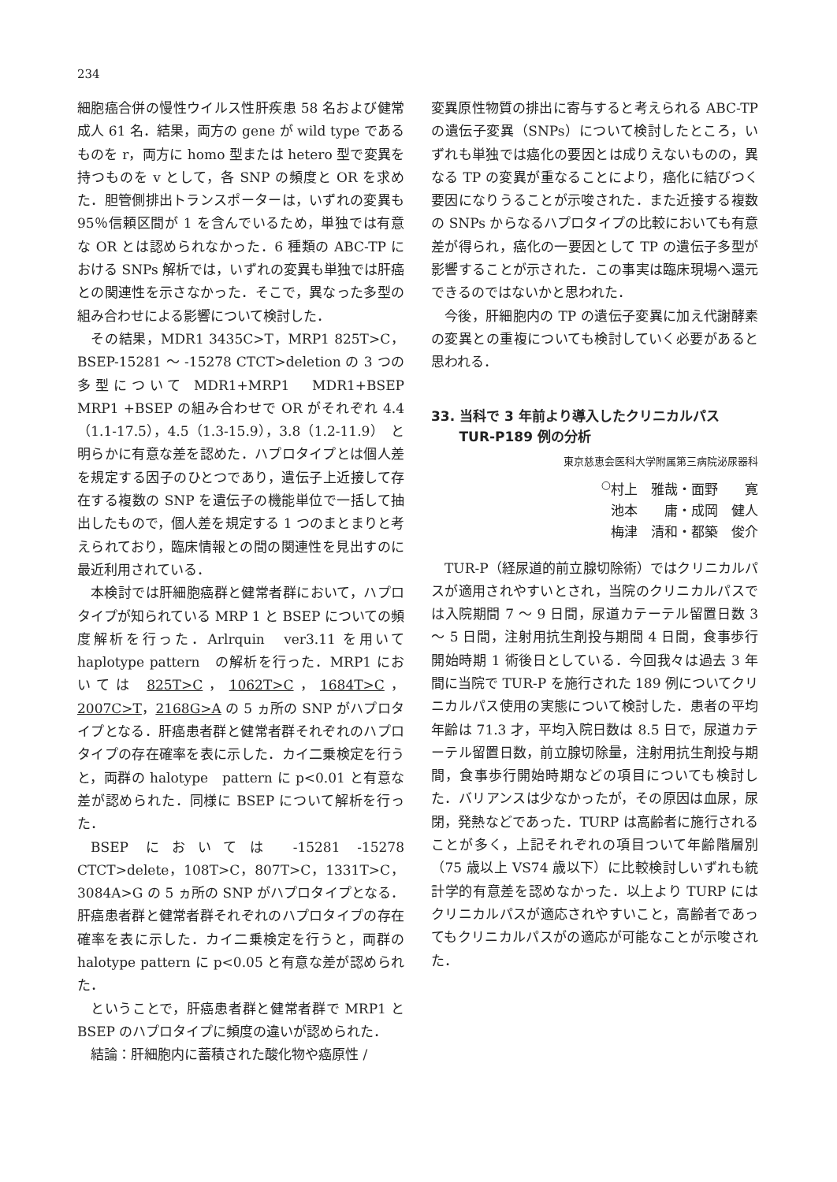234
細胞癌合併の慢性ウイルス性肝疾患 58 名および健常成人 61 名．結果，両方の gene が wild type であるものを r，両方に homo 型または hetero 型で変異を持つものを v として，各 SNP の頻度と OR を求めた．胆管側排出トランスポーターは，いずれの変異も 95％信頼区間が 1 を含んでいるため，単独では有意な OR とは認められなかった．6 種類の ABC-TP における SNPs 解析では，いずれの変異も単独では肝癌との関連性を示さなかった．そこで，異なった多型の組み合わせによる影響について検討した．
その結果，MDR1 3435C>T，MRP1 825T>C，BSEP-15281 ～ -15278 CTCT>deletion の 3 つの多型について MDR1+MRP1　MDR1+BSEP　MRP1 +BSEP の組み合わせで OR がそれぞれ 4.4（1.1-17.5），4.5（1.3-15.9），3.8（1.2-11.9）　と明らかに有意な差を認めた．ハプロタイプとは個人差を規定する因子のひとつであり，遺伝子上近接して存在する複数の SNP を遺伝子の機能単位で一括して抽出したもので，個人差を規定する 1 つのまとまりと考えられており，臨床情報との間の関連性を見出すのに最近利用されている．
本検討では肝細胞癌群と健常者群において，ハプロタイプが知られている MRP 1 と BSEP についての頻度解析を行った．Arlrquin　ver3.11 を用いて haplotype pattern　の解析を行った．MRP1 においては 825T>C，1062T>C，1684T>C，2007C>T，2168G>A の 5 ヵ所の SNP がハプロタイプとなる．肝癌患者群と健常者群それぞれのハプロタイプの存在確率を表に示した．カイ二乗検定を行うと，両群の halotype　pattern に p<0.01 と有意な差が認められた．同様に BSEP について解析を行った．
BSEP においては -15281 -15278 CTCT>delete，108T>C，807T>C，1331T>C，3084A>G の 5 ヵ所の SNP がハプロタイプとなる．肝癌患者群と健常者群それぞれのハプロタイプの存在確率を表に示した．カイ二乗検定を行うと，両群の halotype pattern に p<0.05 と有意な差が認められた．
ということで，肝癌患者群と健常者群で MRP1 と BSEP のハプロタイプに頻度の違いが認められた．
結論：肝細胞内に蓄積された酸化物や癌原性 /
変異原性物質の排出に寄与すると考えられる ABC-TP の遺伝子変異（SNPs）について検討したところ，いずれも単独では癌化の要因とは成りえないものの，異なる TP の変異が重なることにより，癌化に結びつく要因になりうることが示唆された．また近接する複数の SNPs からなるハプロタイプの比較においても有意差が得られ，癌化の一要因として TP の遺伝子多型が影響することが示された．この事実は臨床現場へ還元できるのではないかと思われた．
今後，肝細胞内の TP の遺伝子変異に加え代謝酵素の変異との重複についても検討していく必要があると思われる．
33. 当科で 3 年前より導入したクリニカルパス
TUR-P189 例の分析
東京慈恵会医科大学附属第三病院泌尿器科
<sup>○</sup>村上　雅哉・面野　　寛
池本　　庸・成岡　健人
梅津　清和・都築　俊介
TUR-P（経尿道的前立腺切除術）ではクリニカルパスが適用されやすいとされ，当院のクリニカルパスでは入院期間 7 ～ 9 日間，尿道カテーテル留置日数 3 ～ 5 日間，注射用抗生剤投与期間 4 日間，食事歩行開始時期 1 術後日としている．今回我々は過去 3 年間に当院で TUR-P を施行された 189 例についてクリニカルパス使用の実態について検討した．患者の平均年齢は 71.3 才，平均入院日数は 8.5 日で，尿道カテーテル留置日数，前立腺切除量，注射用抗生剤投与期間，食事歩行開始時期などの項目についても検討した．バリアンスは少なかったが，その原因は血尿，尿閉，発熱などであった．TURP は高齢者に施行されることが多く，上記それぞれの項目ついて年齢階層別（75 歳以上 VS74 歳以下）に比較検討しいずれも統計学的有意差を認めなかった．以上より TURP にはクリニカルパスが適応されやすいこと，高齢者であってもクリニカルパスがの適応が可能なことが示唆された．